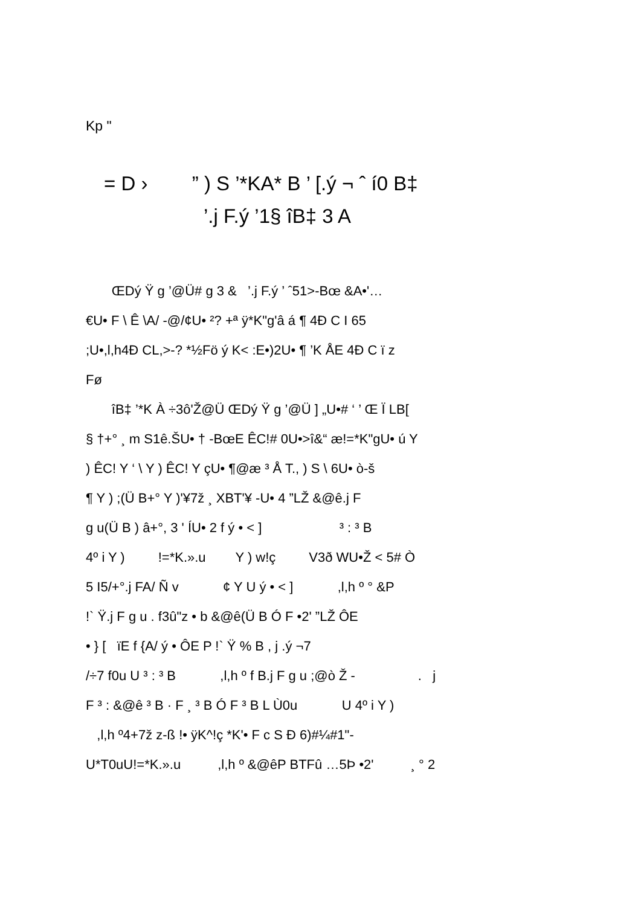Kp "
= D › ” ) S ’*KA* B ’ [.ý ¬ ˆ í0 B‡’.j F.ý ’1§ îB‡ 3 A
ŒDý Ÿ g ’@Ü# g 3 & ’.j F.ý ’ ˆ51>-Bœ &A•'…
€U• F \ Ê \A/ -@/¢U• ²? +ª ÿ*K"g'â á ¶ 4Ð C I 65
;U•,l,h4Ð CL,>-? *½Fö ý K< :E•)2U• ¶ ’K ÅE 4Ð C ï z
Fø
îB‡ ’*K À ÷3ô'Ž@Ü ŒDý Ÿ g ’@Ü ] „U•# ‘ ’ Œ Ï LB[
§ †+° ¸ m S1ê.ŠU• † -BœE ÊC!# 0U•>î&“ æ!=*K"gU• ú Y
) ÊC! Y ‘ \ Y ) ÊC! Y çU• ¶@æ ³ Å T., ) S \ 6U• ò-š
¶ Y ) ;(Ü B+° Y )'¥7ž ¸ XBT'¥ -U• 4 ”LŽ &@ê.j F
g u(Ü B ) â+°, 3 ' ÍU• 2 f ý • < ] ³ : ³ B
4º i Y ) !=*K.».u Y ) w!ç V3ð WU•Ž < 5# Ò
5 I5/+°.j FA/ Ñ v ¢ Y U ý • < ] ,l,h º ° &P
!` Ÿ.j F g u . f3û"z • b &@ê(Ü B Ó F •2' ”LŽ ÔE
• } [ ïE f {A/ ý • ÔE P !` Ÿ % B , j .ý ¬7
/÷7 f0u U ³ : ³ B ,l,h º f B.j F g u ;@ò Ž - . j
F ³ : &@ê ³ B · F ¸ ³ B Ó F ³ B L Ù0u U 4º i Y )
,l,h º4+7ž z-ß !• ÿK^!ç *K'• F c S Ð 6)#¼#1"-
U*T0uU!=*K.».u ,l,h º &@êP BTFû …5Þ •2' ¸ ° 2